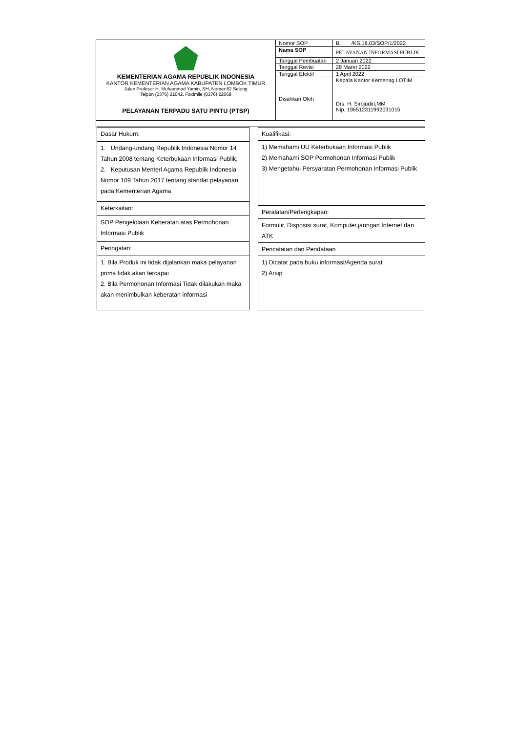| KEMENTERIAN AGAMA REPUBLIK INDONESIA KANTOR KEMENTERIAN AGAMA KABUPATEN LOMBOK TIMUR Jalan Profesor H. Muhammad Yamin, SH, Nomer 62 Selong Telpon (0376) 21042, Faximile (0376) 22668 PELAYANAN TERPADU SATU PINTU (PTSP) | Nomor SOP | B. /KS.18.03/SOP/1/2022 |
| | Nama SOP | PELAYANAN INFORMASI PUBLIK |
| | Tanggal Pembuatan | 2 Januari 2022 |
| | Tanggal Revisi | 28 Maret 2022 |
| | Tanggal Efektif | 1 April 2022 |
| | Disahkan Oleh | Kepala Kantor Kemenag LOTIM Drs. H. Sirojudin,MM Nip. 196512311992031015 |
| Dasar Hukum: |
| 1. Undang-undang Republik Indonesia Nomor 14 Tahun 2008 tentang Keterbukaan Informasi Publik; 2. Keputusan Menteri Agama Republik Indonesia Nomor 109 Tahun 2017 tentang standar pelayanan pada Kementerian Agama |
| Keterkaitan: |
| SOP Pengelolaan Keberatan atas Permohonan Informasi Publik |
| Peringatan: |
| 1. Bila Produk ini tidak dijalankan maka pelayanan prima tidak akan tercapai 2. Bila Permohonan Informasi Tidak dilakukan maka akan menimbulkan keberatan informasi |
| Kualifikasi: |
| 1) Memahami UU Keterbukaan Informasi Publik 2) Memahami SOP Permohonan Informasi Publik 3) Mengetahui Persyaratan Permohonan Informasi Publik |
| Peralatan/Perlengkapan: |
| Formulir, Disposisi surat, Komputer,jaringan Internet dan ATK |
| Pencatatan dan Pendataan |
| 1) Dicatat pada buku informasi/Agenda surat 2) Arsip |